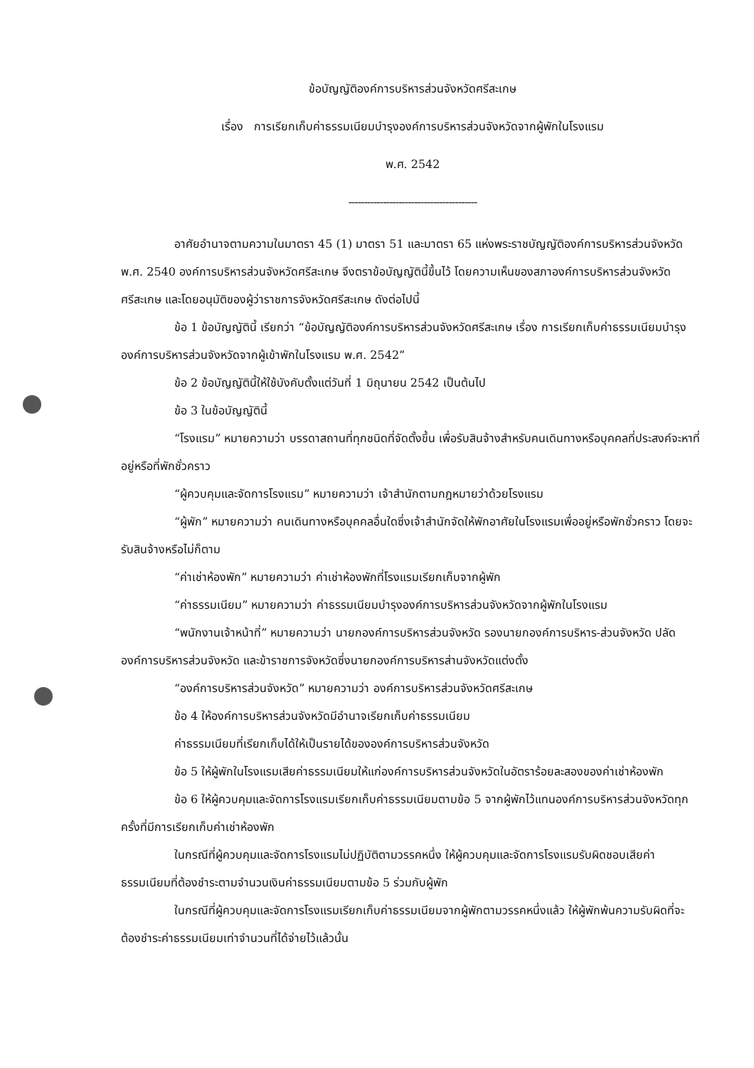ข้อบัญญัติองค์การบริหารส่วนจังหวัดศรีสะเกษ
เรื่อง การเรียกเก็บค่าธรรมเนียมบำรุงองค์การบริหารส่วนจังหวัดจากผู้พักในโรงแรม
พ.ศ. 2542
-----------------------------------------
อาศัยอำนาจตามความในมาตรา 45 (1) มาตรา 51 และมาตรา 65 แห่งพระราชบัญญัติองค์การบริหารส่วนจังหวัด พ.ศ. 2540 องค์การบริหารส่วนจังหวัดศรีสะเกษ จึงตราข้อบัญญัตินี้ขึ้นไว้ โดยความเห็นของสภาองค์การบริหารส่วนจังหวัดศรีสะเกษ และโดยอนุมัติของผู้ว่าราชการจังหวัดศรีสะเกษ ดังต่อไปนี้
ข้อ 1 ข้อบัญญัตินี้ เรียกว่า “ข้อบัญญัติองค์การบริหารส่วนจังหวัดศรีสะเกษ เรื่อง การเรียกเก็บค่าธรรมเนียมบำรุงองค์การบริหารส่วนจังหวัดจากผู้เข้าพักในโรงแรม พ.ศ. 2542”
ข้อ 2 ข้อบัญญัตินี้ให้ใช้บังคับตั้งแต่วันที่ 1 มิถุนายน 2542 เป็นต้นไป
ข้อ 3 ในข้อบัญญัตินี้
“โรงแรม” หมายความว่า บรรดาสถานที่ทุกชนิดที่จัดตั้งขึ้น เพื่อรับสินจ้างสำหรับคนเดินทางหรือบุคคลที่ประสงค์จะหาที่อยู่หรือที่พักชั่วคราว
“ผู้ควบคุมและจัดการโรงแรม” หมายความว่า เจ้าสำนักตามกฎหมายว่าด้วยโรงแรม
“ผู้พัก” หมายความว่า คนเดินทางหรือบุคคลอื่นใดซึ่งเจ้าสำนักจัดให้พักอาศัยในโรงแรมเพื่ออยู่หรือพักชั่วคราว โดยจะรับสินจ้างหรือไม่ก็ตาม
“ค่าเช่าห้องพัก” หมายความว่า ค่าเช่าห้องพักที่โรงแรมเรียกเก็บจากผู้พัก
“ค่าธรรมเนียม” หมายความว่า ค่าธรรมเนียมบำรุงองค์การบริหารส่วนจังหวัดจากผู้พักในโรงแรม
“พนักงานเจ้าหน้าที่” หมายความว่า นายกองค์การบริหารส่วนจังหวัด รองนายกองค์การบริหาร-ส่วนจังหวัด ปลัดองค์การบริหารส่วนจังหวัด และข้าราชการจังหวัดซึ่งนายกองค์การบริหารส่านจังหวัดแต่งตั้ง
“องค์การบริหารส่วนจังหวัด” หมายความว่า องค์การบริหารส่วนจังหวัดศรีสะเกษ
ข้อ 4 ให้องค์การบริหารส่วนจังหวัดมีอำนาจเรียกเก็บค่าธรรมเนียม
ค่าธรรมเนียมที่เรียกเก็บได้ให้เป็นรายได้ขององค์การบริหารส่วนจังหวัด
ข้อ 5 ให้ผู้พักในโรงแรมเสียค่าธรรมเนียมให้แก่องค์การบริหารส่วนจังหวัดในอัตราร้อยละสองของค่าเช่าห้องพัก
ข้อ 6 ให้ผู้ควบคุมและจัดการโรงแรมเรียกเก็บค่าธรรมเนียมตามข้อ 5 จากผู้พักไว้แทนองค์การบริหารส่วนจังหวัดทุกครั้งที่มีการเรียกเก็บค่าเช่าห้องพัก
ในกรณีที่ผู้ควบคุมและจัดการโรงแรมไม่ปฏิบัติตามวรรคหนึ่ง ให้ผู้ควบคุมและจัดการโรงแรมรับผิดชอบเสียค่าธรรมเนียมที่ต้องชำระตามจำนวนเงินค่าธรรมเนียมตามข้อ 5 ร่วมกับผู้พัก
ในกรณีที่ผู้ควบคุมและจัดการโรงแรมเรียกเก็บค่าธรรมเนียมจากผู้พักตามวรรคหนึ่งแล้ว ให้ผู้พักพ้นความรับผิดที่จะต้องชำระค่าธรรมเนียมเท่าจำนวนที่ได้จ่ายไว้แล้วนั้น